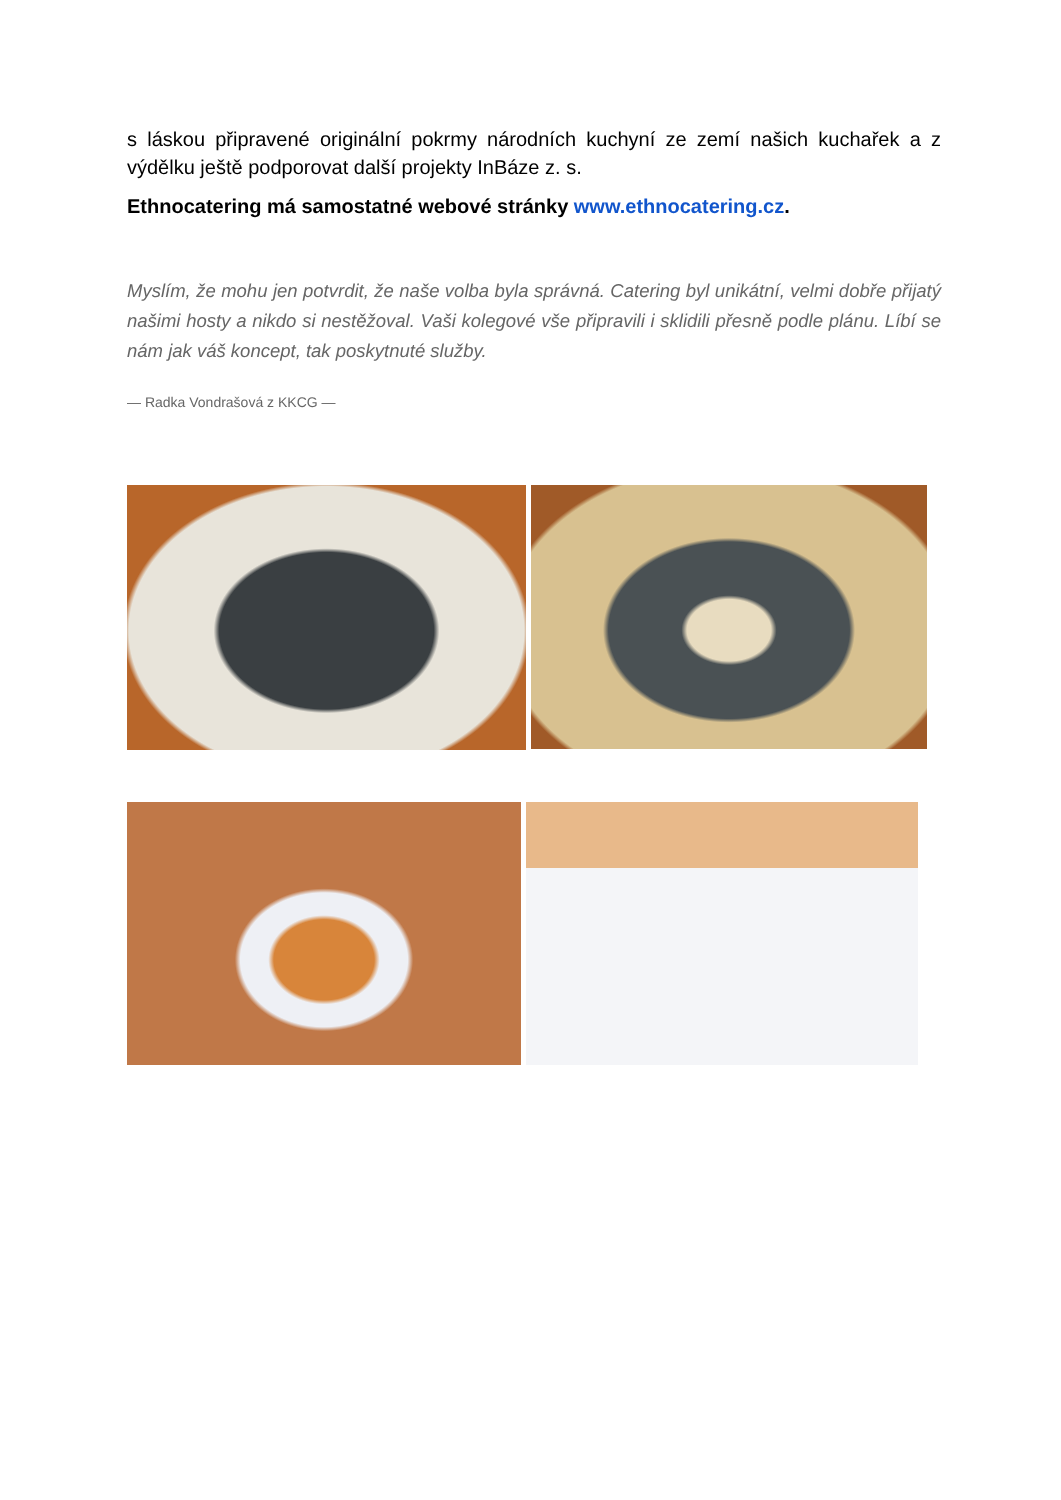s láskou připravené originální pokrmy národních kuchyní ze zemí našich kuchařek a z výdělku ještě podporovat další projekty InBáze z. s.
Ethnocatering má samostatné webové stránky www.ethnocatering.cz.
Myslím, že mohu jen potvrdit, že naše volba byla správná. Catering byl unikátní, velmi dobře přijatý našimi hosty a nikdo si nestěžoval. Vaši kolegové vše připravili i sklidili přesně podle plánu. Líbí se nám jak váš koncept, tak poskytnuté služby.
— Radka Vondrašová z KKCG —